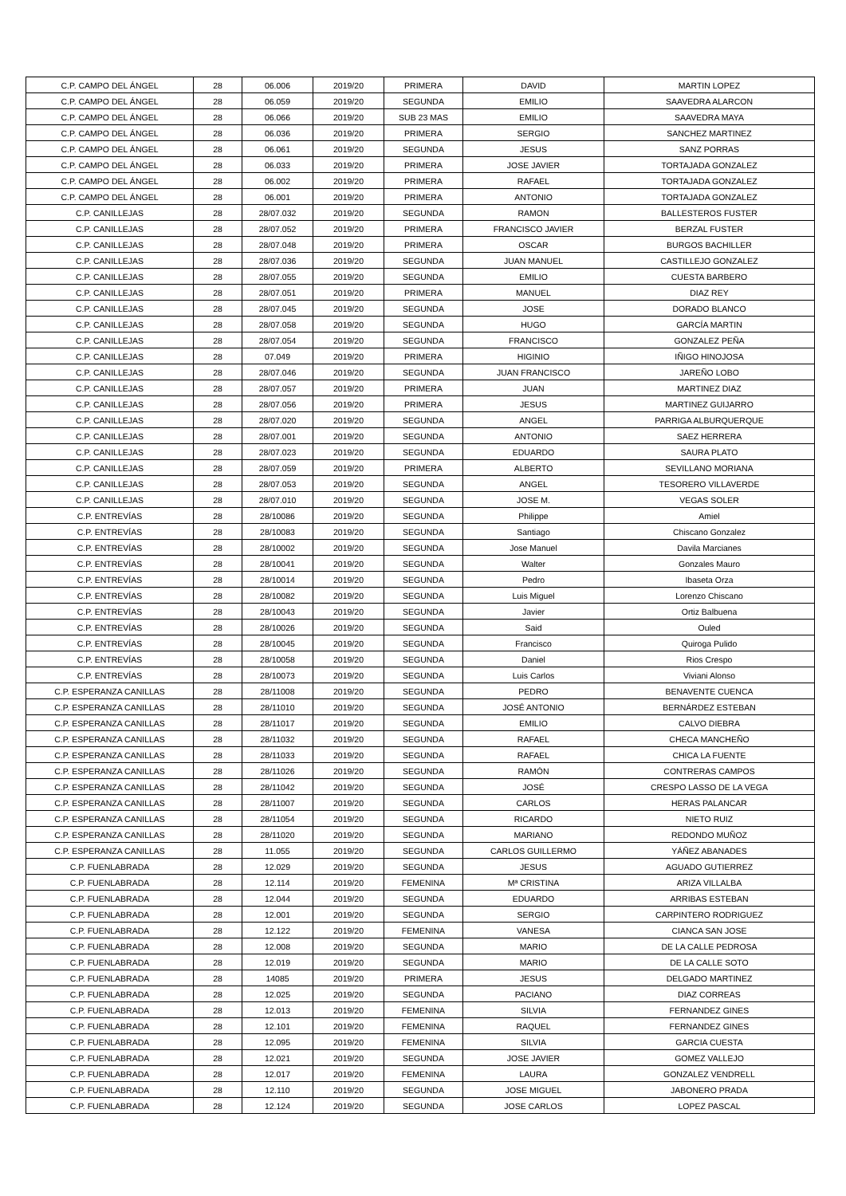| C.P. CAMPO DEL ÁNGEL | 28 | 06.006 | 2019/20 | PRIMERA | DAVID | MARTIN LOPEZ |
| C.P. CAMPO DEL ÁNGEL | 28 | 06.059 | 2019/20 | SEGUNDA | EMILIO | SAAVEDRA ALARCON |
| C.P. CAMPO DEL ÁNGEL | 28 | 06.066 | 2019/20 | SUB 23 MAS | EMILIO | SAAVEDRA MAYA |
| C.P. CAMPO DEL ÁNGEL | 28 | 06.036 | 2019/20 | PRIMERA | SERGIO | SANCHEZ MARTINEZ |
| C.P. CAMPO DEL ÁNGEL | 28 | 06.061 | 2019/20 | SEGUNDA | JESUS | SANZ PORRAS |
| C.P. CAMPO DEL ÁNGEL | 28 | 06.033 | 2019/20 | PRIMERA | JOSE JAVIER | TORTAJADA GONZALEZ |
| C.P. CAMPO DEL ÁNGEL | 28 | 06.002 | 2019/20 | PRIMERA | RAFAEL | TORTAJADA GONZALEZ |
| C.P. CAMPO DEL ÁNGEL | 28 | 06.001 | 2019/20 | PRIMERA | ANTONIO | TORTAJADA GONZALEZ |
| C.P. CANILLEJAS | 28 | 28/07.032 | 2019/20 | SEGUNDA | RAMON | BALLESTEROS FUSTER |
| C.P. CANILLEJAS | 28 | 28/07.052 | 2019/20 | PRIMERA | FRANCISCO JAVIER | BERZAL FUSTER |
| C.P. CANILLEJAS | 28 | 28/07.048 | 2019/20 | PRIMERA | OSCAR | BURGOS BACHILLER |
| C.P. CANILLEJAS | 28 | 28/07.036 | 2019/20 | SEGUNDA | JUAN MANUEL | CASTILLEJO GONZALEZ |
| C.P. CANILLEJAS | 28 | 28/07.055 | 2019/20 | SEGUNDA | EMILIO | CUESTA BARBERO |
| C.P. CANILLEJAS | 28 | 28/07.051 | 2019/20 | PRIMERA | MANUEL | DIAZ REY |
| C.P. CANILLEJAS | 28 | 28/07.045 | 2019/20 | SEGUNDA | JOSE | DORADO BLANCO |
| C.P. CANILLEJAS | 28 | 28/07.058 | 2019/20 | SEGUNDA | HUGO | GARCÍA MARTIN |
| C.P. CANILLEJAS | 28 | 28/07.054 | 2019/20 | SEGUNDA | FRANCISCO | GONZALEZ PEÑA |
| C.P. CANILLEJAS | 28 | 07.049 | 2019/20 | PRIMERA | HIGINIO | IÑIGO HINOJOSA |
| C.P. CANILLEJAS | 28 | 28/07.046 | 2019/20 | SEGUNDA | JUAN FRANCISCO | JAREÑO LOBO |
| C.P. CANILLEJAS | 28 | 28/07.057 | 2019/20 | PRIMERA | JUAN | MARTINEZ DIAZ |
| C.P. CANILLEJAS | 28 | 28/07.056 | 2019/20 | PRIMERA | JESUS | MARTINEZ GUIJARRO |
| C.P. CANILLEJAS | 28 | 28/07.020 | 2019/20 | SEGUNDA | ANGEL | PARRIGA ALBURQUERQUE |
| C.P. CANILLEJAS | 28 | 28/07.001 | 2019/20 | SEGUNDA | ANTONIO | SAEZ HERRERA |
| C.P. CANILLEJAS | 28 | 28/07.023 | 2019/20 | SEGUNDA | EDUARDO | SAURA PLATO |
| C.P. CANILLEJAS | 28 | 28/07.059 | 2019/20 | PRIMERA | ALBERTO | SEVILLANO MORIANA |
| C.P. CANILLEJAS | 28 | 28/07.053 | 2019/20 | SEGUNDA | ANGEL | TESORERO VILLAVERDE |
| C.P. CANILLEJAS | 28 | 28/07.010 | 2019/20 | SEGUNDA | JOSE M. | VEGAS SOLER |
| C.P. ENTREVÍAS | 28 | 28/10086 | 2019/20 | SEGUNDA | Philippe | Amiel |
| C.P. ENTREVÍAS | 28 | 28/10083 | 2019/20 | SEGUNDA | Santiago | Chiscano Gonzalez |
| C.P. ENTREVÍAS | 28 | 28/10002 | 2019/20 | SEGUNDA | Jose Manuel | Davila Marcianes |
| C.P. ENTREVÍAS | 28 | 28/10041 | 2019/20 | SEGUNDA | Walter | Gonzales Mauro |
| C.P. ENTREVÍAS | 28 | 28/10014 | 2019/20 | SEGUNDA | Pedro | Ibaseta Orza |
| C.P. ENTREVÍAS | 28 | 28/10082 | 2019/20 | SEGUNDA | Luis Miguel | Lorenzo Chiscano |
| C.P. ENTREVÍAS | 28 | 28/10043 | 2019/20 | SEGUNDA | Javier | Ortiz Balbuena |
| C.P. ENTREVÍAS | 28 | 28/10026 | 2019/20 | SEGUNDA | Said | Ouled |
| C.P. ENTREVÍAS | 28 | 28/10045 | 2019/20 | SEGUNDA | Francisco | Quiroga Pulido |
| C.P. ENTREVÍAS | 28 | 28/10058 | 2019/20 | SEGUNDA | Daniel | Rios Crespo |
| C.P. ENTREVÍAS | 28 | 28/10073 | 2019/20 | SEGUNDA | Luis Carlos | Viviani Alonso |
| C.P. ESPERANZA CANILLAS | 28 | 28/11008 | 2019/20 | SEGUNDA | PEDRO | BENAVENTE CUENCA |
| C.P. ESPERANZA CANILLAS | 28 | 28/11010 | 2019/20 | SEGUNDA | JOSÉ ANTONIO | BERNÁRDEZ ESTEBAN |
| C.P. ESPERANZA CANILLAS | 28 | 28/11017 | 2019/20 | SEGUNDA | EMILIO | CALVO DIEBRA |
| C.P. ESPERANZA CANILLAS | 28 | 28/11032 | 2019/20 | SEGUNDA | RAFAEL | CHECA MANCHEÑO |
| C.P. ESPERANZA CANILLAS | 28 | 28/11033 | 2019/20 | SEGUNDA | RAFAEL | CHICA LA FUENTE |
| C.P. ESPERANZA CANILLAS | 28 | 28/11026 | 2019/20 | SEGUNDA | RAMÓN | CONTRERAS CAMPOS |
| C.P. ESPERANZA CANILLAS | 28 | 28/11042 | 2019/20 | SEGUNDA | JOSÉ | CRESPO LASSO DE LA VEGA |
| C.P. ESPERANZA CANILLAS | 28 | 28/11007 | 2019/20 | SEGUNDA | CARLOS | HERAS PALANCAR |
| C.P. ESPERANZA CANILLAS | 28 | 28/11054 | 2019/20 | SEGUNDA | RICARDO | NIETO RUIZ |
| C.P. ESPERANZA CANILLAS | 28 | 28/11020 | 2019/20 | SEGUNDA | MARIANO | REDONDO MUÑOZ |
| C.P. ESPERANZA CANILLAS | 28 | 11.055 | 2019/20 | SEGUNDA | CARLOS GUILLERMO | YÁÑEZ ABANADES |
| C.P. FUENLABRADA | 28 | 12.029 | 2019/20 | SEGUNDA | JESUS | AGUADO GUTIERREZ |
| C.P. FUENLABRADA | 28 | 12.114 | 2019/20 | FEMENINA | Mª CRISTINA | ARIZA VILLALBA |
| C.P. FUENLABRADA | 28 | 12.044 | 2019/20 | SEGUNDA | EDUARDO | ARRIBAS ESTEBAN |
| C.P. FUENLABRADA | 28 | 12.001 | 2019/20 | SEGUNDA | SERGIO | CARPINTERO RODRIGUEZ |
| C.P. FUENLABRADA | 28 | 12.122 | 2019/20 | FEMENINA | VANESA | CIANCA SAN JOSE |
| C.P. FUENLABRADA | 28 | 12.008 | 2019/20 | SEGUNDA | MARIO | DE LA CALLE PEDROSA |
| C.P. FUENLABRADA | 28 | 12.019 | 2019/20 | SEGUNDA | MARIO | DE LA CALLE SOTO |
| C.P. FUENLABRADA | 28 | 14085 | 2019/20 | PRIMERA | JESUS | DELGADO MARTINEZ |
| C.P. FUENLABRADA | 28 | 12.025 | 2019/20 | SEGUNDA | PACIANO | DIAZ CORREAS |
| C.P. FUENLABRADA | 28 | 12.013 | 2019/20 | FEMENINA | SILVIA | FERNANDEZ GINES |
| C.P. FUENLABRADA | 28 | 12.101 | 2019/20 | FEMENINA | RAQUEL | FERNANDEZ GINES |
| C.P. FUENLABRADA | 28 | 12.095 | 2019/20 | FEMENINA | SILVIA | GARCIA CUESTA |
| C.P. FUENLABRADA | 28 | 12.021 | 2019/20 | SEGUNDA | JOSE JAVIER | GOMEZ VALLEJO |
| C.P. FUENLABRADA | 28 | 12.017 | 2019/20 | FEMENINA | LAURA | GONZALEZ VENDRELL |
| C.P. FUENLABRADA | 28 | 12.110 | 2019/20 | SEGUNDA | JOSE MIGUEL | JABONERO PRADA |
| C.P. FUENLABRADA | 28 | 12.124 | 2019/20 | SEGUNDA | JOSE CARLOS | LOPEZ PASCAL |